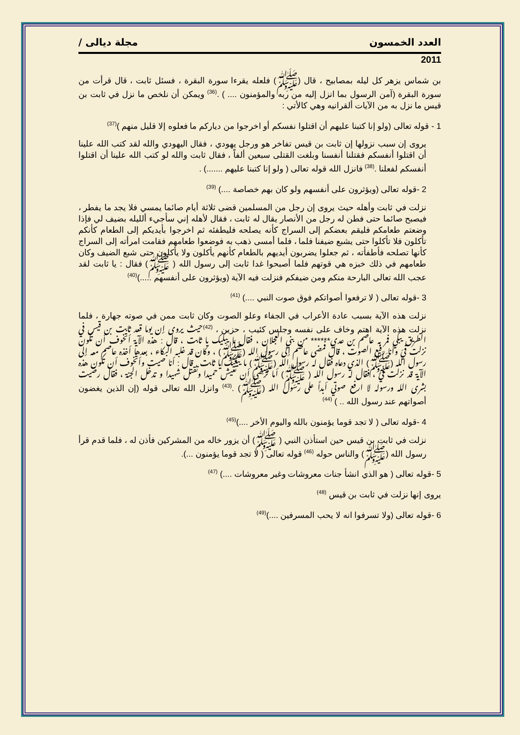العدد الخمسون مجلة ديالى /
2011
بن شماس يزهر كل ليله بمصابيح ، قال (ﷺ) فلعله يقرءا سورة البقرة ، فسئل ثابت ، قال قرأت من سورة البقرة (آمن الرسول بما انزل إليه من ربه والمؤمنون .... ) .<sup>(36)</sup> ويمكن أن نلخص ما نزل في ثابت بن قيس ما نزل به من الآيات ألقرانيه وهي كالأتي :
1 - قوله تعالى (ولو إنا كتبنا عليهم أن اقتلوا نفسكم أو اخرجوا من دياركم ما فعلوه إلا قليل منهم )<sup>(37)</sup>
يروى إن سبب نزولها إن ثابت بن قيس تفاخر هو ورجل يهودي ، فقال اليهودي والله لقد كتب الله علينا أن اقتلوا أنفسكم فقتلنا أنفسنا وبلغت القتلى سبعين ألفاً ، فقال ثابت والله لو كتب الله علينا أن اقتلوا أنفسكم لفعلنا .<sup>(38)</sup> فانزل الله قوله تعالى ( ولو إنا كتبنا عليهم .......) .
2 -قوله تعالى (ويؤثرون على أنفسهم ولو كان بهم خصاصة ....) <sup>(39)</sup>
نزلت في ثابت وأهله حيث يروى إن رجل من المسلمين قضى ثلاثة أيام صائما يمسي فلا يجد ما يفطر ، فيصبح صائما حتى فطن له رجل من الأنصار يقال له ثابت ، فقال لأهله إني سأجيء ألليله بضيف لي فإذا وضعتم طعامكم فليقم بعضكم إلى السراج كأنه يصلحه فليطفئه ثم اخرجوا بأيديكم إلى الطعام كأنكم تأكلون فلا تأكلوا حتى يشبع ضيفنا فلما ، فلما أمسى ذهب به فوضعوا طعامهم فقامت امرأته إلى السراج كأنها تصلحه فأطفأته ، ثم جعلوا يضربون أيديهم بالطعام كأنهم يأكلون ولا يأكلون حتى شبع الضيف وكان طعامهم في ذلك خبزه هي قوتهم فلما أصبحوا غدا ثابت إلى رسول الله ( ﷺ) فقال : يا ثابت لقد عجب الله تعالى البارحة منكم ومن ضيفكم فنزلت فيه الآية (ويؤثرون على أنفسهم .....)<sup>(40)</sup>
3 -قوله تعالى ( لا ترفعوا أصواتكم فوق صوت النبي ....) <sup>(41)</sup>
نزلت هذه الآية بسبب عادة الأعراب في الجفاء وعلو الصوت وكان ثابت ممن في صوته جهارة ، فلما نزلت هذه الآية اهتم وخاف على نفسه وجلس كئيب ، حزين ، <sup>(42)</sup>حيث يروى إن يوما قعد ثابت بن قيس في الطريق يبكي فمر به عاصم بن عدي****** من بني العجلان ، فقال ما يبكيك يا ثابت ، قال : هذه الآية أتخوف أن تكون نزلت فيَ وأنا رفيع الصوت ، قال فمضى عاصم إلى رسول الله (ﷺ) ، وكان قد غلبه البكاء ، بعدها أخذه عاصم معه إلى رسول الله (ﷺ) الذي دعاه فقال له رسول الله (ﷺ) ما يبكيك يا ثابت . قال : أنا صيت وأتخوف أن تكون هذه الآية قد نزلت فيَ ، فقال له رسول الله ( ﷺ) أما ترضى أن تعيش حميدا وتقتل شهيدا و تدخل الجنة ، فقال رضيت بشرى الله ورسوله لا ارفع صوتي أبداً على رسول الله (ﷺ) .<sup>(43)</sup> وانزل الله تعالى قوله (إن الذين يغضون أصواتهم عند رسول الله .. ) <sup>(44)</sup>
4 -قوله تعالى ( لا تجد قوما يؤمنون بالله واليوم الأخر ....)<sup>(45)</sup>
نزلت في ثابت بن قيس حين استأذن النبي ( ﷺ) أن يزور خاله من المشركين فأذن له ، فلما قدم قرأ رسول الله (ﷺ) والناس حوله <sup>(46)</sup> قوله تعالى ( لا تجد قوما يؤمنون ...).
5 -قوله تعالى ( هو الذي انشأ جنات معروشات وغير معروشات ....) <sup>(47)</sup>
يروى إنها نزلت في ثابت بن قيس <sup>(48)</sup>
6 -قوله تعالى (ولا تسرفوا انه لا يحب المسرفين ....)<sup>(49)</sup>